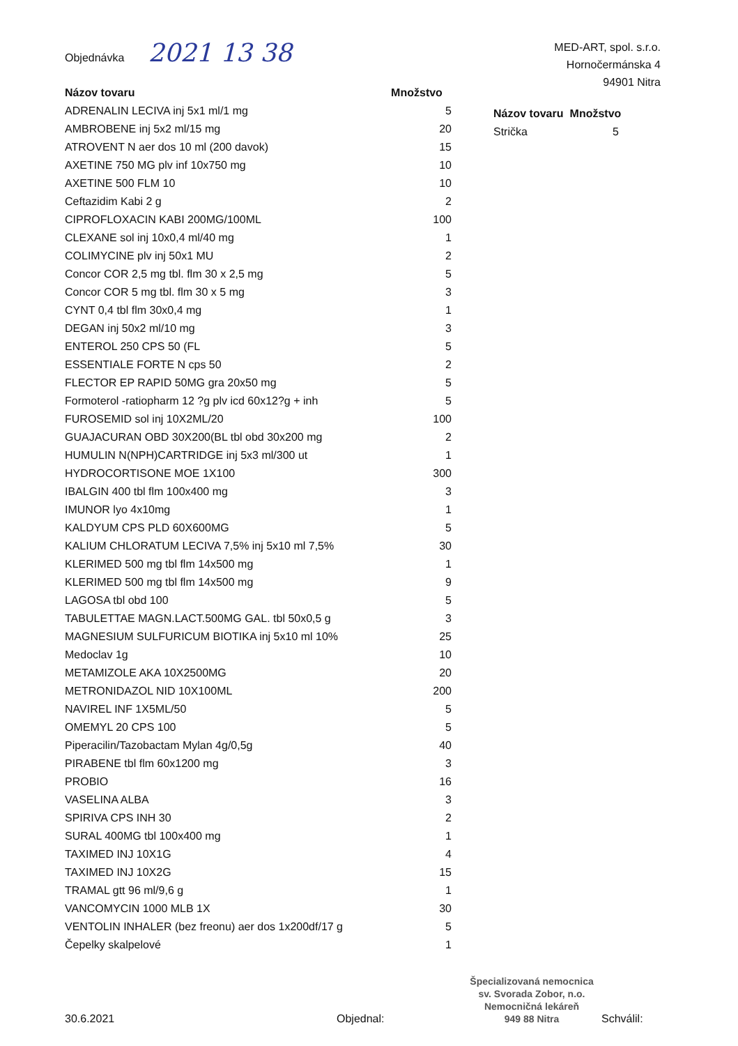Objednávka 2021 13 38
MED-ART, spol. s.r.o.
Hornočermánska 4
94901 Nitra
| Názov tovaru | Množstvo |
| --- | --- |
| ADRENALIN LECIVA inj 5x1 ml/1 mg | 5 |
| AMBROBENE inj 5x2 ml/15 mg | 20 |
| ATROVENT N aer dos 10 ml (200 davok) | 15 |
| AXETINE 750 MG plv inf 10x750 mg | 10 |
| AXETINE 500 FLM 10 | 10 |
| Ceftazidim Kabi 2 g | 2 |
| CIPROFLOXACIN KABI 200MG/100ML | 100 |
| CLEXANE sol inj 10x0,4 ml/40 mg | 1 |
| COLIMYCINE plv inj 50x1 MU | 2 |
| Concor COR 2,5 mg tbl. flm 30 x 2,5 mg | 5 |
| Concor COR 5 mg tbl. flm 30 x 5 mg | 3 |
| CYNT 0,4 tbl flm 30x0,4 mg | 1 |
| DEGAN inj 50x2 ml/10 mg | 3 |
| ENTEROL 250 CPS 50 (FL | 5 |
| ESSENTIALE FORTE N cps 50 | 2 |
| FLECTOR EP RAPID 50MG gra 20x50 mg | 5 |
| Formoterol -ratiopharm 12 ?g plv icd 60x12?g + inh | 5 |
| FUROSEMID sol inj 10X2ML/20 | 100 |
| GUAJACURAN OBD 30X200(BL tbl obd 30x200 mg | 2 |
| HUMULIN N(NPH)CARTRIDGE inj 5x3 ml/300 ut | 1 |
| HYDROCORTISONE MOE 1X100 | 300 |
| IBALGIN 400 tbl flm 100x400 mg | 3 |
| IMUNOR lyo 4x10mg | 1 |
| KALDYUM CPS PLD 60X600MG | 5 |
| KALIUM CHLORATUM LECIVA 7,5% inj 5x10 ml 7,5% | 30 |
| KLERIMED 500 mg tbl flm 14x500 mg | 1 |
| KLERIMED 500 mg tbl flm 14x500 mg | 9 |
| LAGOSA tbl obd 100 | 5 |
| TABULETTAE MAGN.LACT.500MG GAL. tbl 50x0,5 g | 3 |
| MAGNESIUM SULFURICUM BIOTIKA inj 5x10 ml 10% | 25 |
| Medoclav 1g | 10 |
| METAMIZOLE AKA 10X2500MG | 20 |
| METRONIDAZOL NID 10X100ML | 200 |
| NAVIREL INF 1X5ML/50 | 5 |
| OMEMYL 20 CPS 100 | 5 |
| Piperacilin/Tazobactam Mylan 4g/0,5g | 40 |
| PIRABENE tbl flm 60x1200 mg | 3 |
| PROBIO | 16 |
| VASELINA ALBA | 3 |
| SPIRIVA CPS INH 30 | 2 |
| SURAL 400MG tbl 100x400 mg | 1 |
| TAXIMED INJ 10X1G | 4 |
| TAXIMED INJ 10X2G | 15 |
| TRAMAL gtt 96 ml/9,6 g | 1 |
| VANCOMYCIN 1000 MLB 1X | 30 |
| VENTOLIN INHALER (bez freonu) aer dos 1x200df/17 g | 5 |
| Čepelky skalpelové | 1 |
| Názov tovaru | Množstvo |
| --- | --- |
| Strička | 5 |
30.6.2021
Objednal:
Špecializovaná nemocnica
sv. Svorada Zobor, n.o.
Nemocničná lekáreň
949 88 Nitra
Schválil: